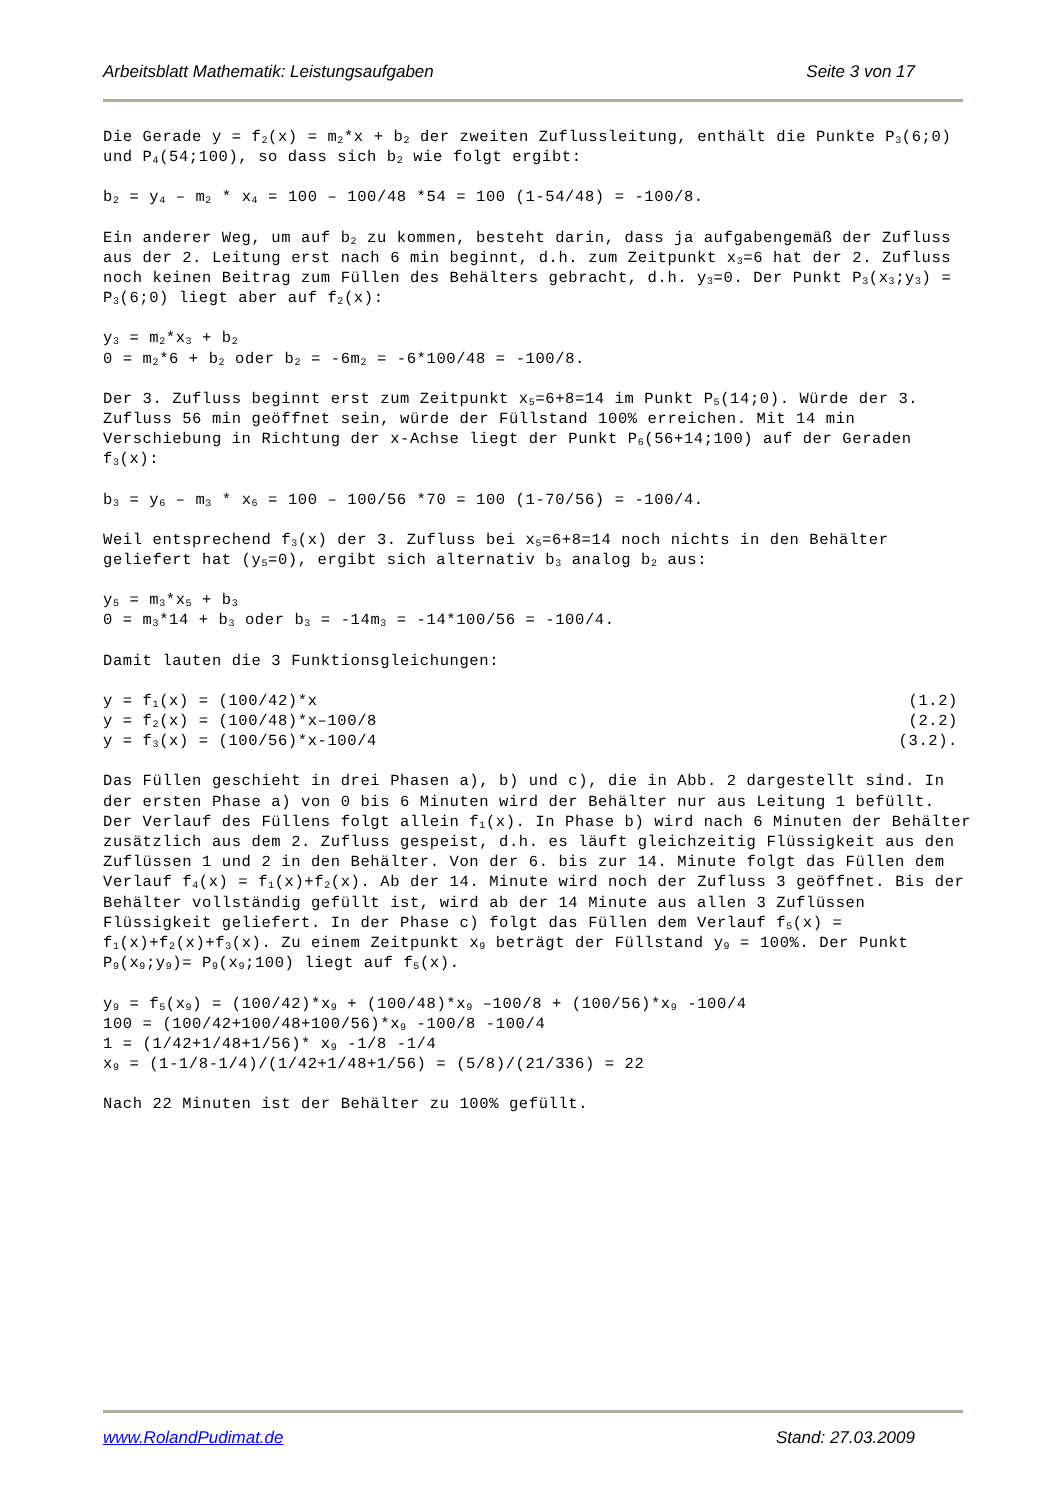Arbeitsblatt Mathematik: Leistungsaufgaben Seite 3 von 17
Die Gerade y = f<sub>2</sub>(x) = m<sub>2</sub>*x + b<sub>2</sub> der zweiten Zuflussleitung, enthält die Punkte P<sub>3</sub>(6;0) und P<sub>4</sub>(54;100), so dass sich b<sub>2</sub> wie folgt ergibt:
b<sub>2</sub> = y<sub>4</sub> – m<sub>2</sub> * x<sub>4</sub> = 100 – 100/48 *54 = 100 (1-54/48) = -100/8.
Ein anderer Weg, um auf b<sub>2</sub> zu kommen, besteht darin, dass ja aufgabengemäß der Zufluss aus der 2. Leitung erst nach 6 min beginnt, d.h. zum Zeitpunkt x<sub>3</sub>=6 hat der 2. Zufluss noch keinen Beitrag zum Füllen des Behälters gebracht, d.h. y<sub>3</sub>=0. Der Punkt P<sub>3</sub>(x<sub>3</sub>;y<sub>3</sub>) = P<sub>3</sub>(6;0) liegt aber auf f<sub>2</sub>(x):
y<sub>3</sub> = m<sub>2</sub>*x<sub>3</sub> + b<sub>2</sub>
0 = m<sub>2</sub>*6 + b<sub>2</sub> oder b<sub>2</sub> = -6m<sub>2</sub> = -6*100/48 = -100/8.
Der 3. Zufluss beginnt erst zum Zeitpunkt x<sub>5</sub>=6+8=14 im Punkt P<sub>5</sub>(14;0). Würde der 3. Zufluss 56 min geöffnet sein, würde der Füllstand 100% erreichen. Mit 14 min Verschiebung in Richtung der x-Achse liegt der Punkt P<sub>6</sub>(56+14;100) auf der Geraden f<sub>3</sub>(x):
b<sub>3</sub> = y<sub>6</sub> – m<sub>3</sub> * x<sub>6</sub> = 100 – 100/56 *70 = 100 (1-70/56) = -100/4.
Weil entsprechend f<sub>3</sub>(x) der 3. Zufluss bei x<sub>5</sub>=6+8=14 noch nichts in den Behälter geliefert hat (y<sub>5</sub>=0), ergibt sich alternativ b<sub>3</sub> analog b<sub>2</sub> aus:
y<sub>5</sub> = m<sub>3</sub>*x<sub>5</sub> + b<sub>3</sub>
0 = m<sub>3</sub>*14 + b<sub>3</sub> oder b<sub>3</sub> = -14m<sub>3</sub> = -14*100/56 = -100/4.
Damit lauten die 3 Funktionsgleichungen:
y = f<sub>1</sub>(x) = (100/42)*x (1.2)
y = f<sub>2</sub>(x) = (100/48)*x–100/8 (2.2)
y = f<sub>3</sub>(x) = (100/56)*x-100/4 (3.2).
Das Füllen geschieht in drei Phasen a), b) und c), die in Abb. 2 dargestellt sind. In der ersten Phase a) von 0 bis 6 Minuten wird der Behälter nur aus Leitung 1 befüllt. Der Verlauf des Füllens folgt allein f<sub>1</sub>(x). In Phase b) wird nach 6 Minuten der Behälter zusätzlich aus dem 2. Zufluss gespeist, d.h. es läuft gleichzeitig Flüssigkeit aus den Zuflüssen 1 und 2 in den Behälter. Von der 6. bis zur 14. Minute folgt das Füllen dem Verlauf f<sub>4</sub>(x) = f<sub>1</sub>(x)+f<sub>2</sub>(x). Ab der 14. Minute wird noch der Zufluss 3 geöffnet. Bis der Behälter vollständig gefüllt ist, wird ab der 14 Minute aus allen 3 Zuflüssen Flüssigkeit geliefert. In der Phase c) folgt das Füllen dem Verlauf f<sub>5</sub>(x) = f<sub>1</sub>(x)+f<sub>2</sub>(x)+f<sub>3</sub>(x). Zu einem Zeitpunkt x<sub>9</sub> beträgt der Füllstand y<sub>9</sub> = 100%. Der Punkt P<sub>9</sub>(x<sub>9</sub>;y<sub>9</sub>)= P<sub>9</sub>(x<sub>9</sub>;100) liegt auf f<sub>5</sub>(x).
y<sub>9</sub> = f<sub>5</sub>(x<sub>9</sub>) = (100/42)*x<sub>9</sub> + (100/48)*x<sub>9</sub> –100/8 + (100/56)*x<sub>9</sub> -100/4
100 = (100/42+100/48+100/56)*x<sub>9</sub> -100/8 -100/4
1 = (1/42+1/48+1/56)* x<sub>9</sub> -1/8 -1/4
x<sub>9</sub> = (1-1/8-1/4)/(1/42+1/48+1/56) = (5/8)/(21/336) = 22
Nach 22 Minuten ist der Behälter zu 100% gefüllt.
www.RolandPudimat.de Stand: 27.03.2009